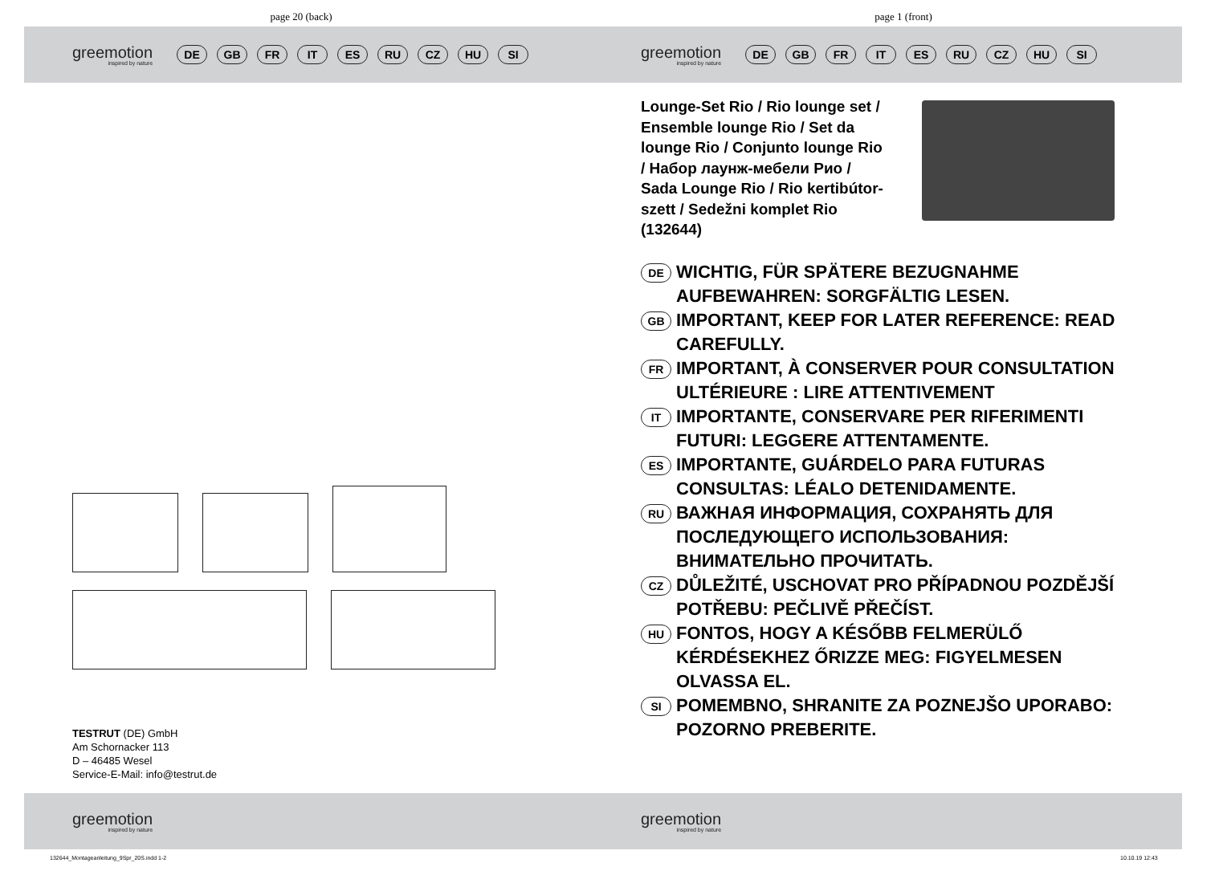page 20 (back)
page 1 (front)
greemotion
inspired by nature
DE GB FR IT ES RU CZ HU SI
greemotion
inspired by nature
DE GB FR IT ES RU CZ HU SI
Lounge-Set Rio / Rio lounge set / Ensemble lounge Rio / Set da lounge Rio / Conjunto lounge Rio / Набор лаунж-мебели Рио / Sada Lounge Rio / Rio kertibútor-szett / Sedežni komplet Rio (132644)
DE
WICHTIG, FÜR SPÄTERE BEZUGNAHME AUFBEWAHREN: SORGFÄLTIG LESEN.
GB
IMPORTANT, KEEP FOR LATER REFERENCE: READ CAREFULLY.
FR
IMPORTANT, À CONSERVER POUR CONSULTATION ULTÉRIEURE : LIRE ATTENTIVEMENT
IT
IMPORTANTE, CONSERVARE PER RIFERIMENTI FUTURI: LEGGERE ATTENTAMENTE.
ES
IMPORTANTE, GUÁRDELO PARA FUTURAS CONSULTAS: LÉALO DETENIDAMENTE.
RU
ВАЖНАЯ ИНФОРМАЦИЯ, СОХРАНЯТЬ ДЛЯ ПОСЛЕДУЮЩЕГО ИСПОЛЬЗОВАНИЯ: ВНИМАТЕЛЬНО ПРОЧИТАТЬ.
CZ
DŮLEŽITÉ, USCHOVAT PRO PŘÍPADNOU POZDĚJŠÍ POTŘEBU: PEČLIVĚ PŘEČÍST.
HU
FONTOS, HOGY A KÉSŐBB FELMERÜLŐ KÉRDÉSEKHEZ ŐRIZZE MEG: FIGYELMESEN OLVASSA EL.
SI
POMEMBNO, SHRANITE ZA POZNEJŠO UPORABO: POZORNO PREBERITE.
TESTRUT (DE) GmbH
Am Schornacker 113
D – 46485 Wesel
Service-E-Mail: info@testrut.de
greemotion
inspired by nature
greemotion
inspired by nature
132644_Montageanleitung_9Spr_20S.indd 1-2
10.10.19 12:43